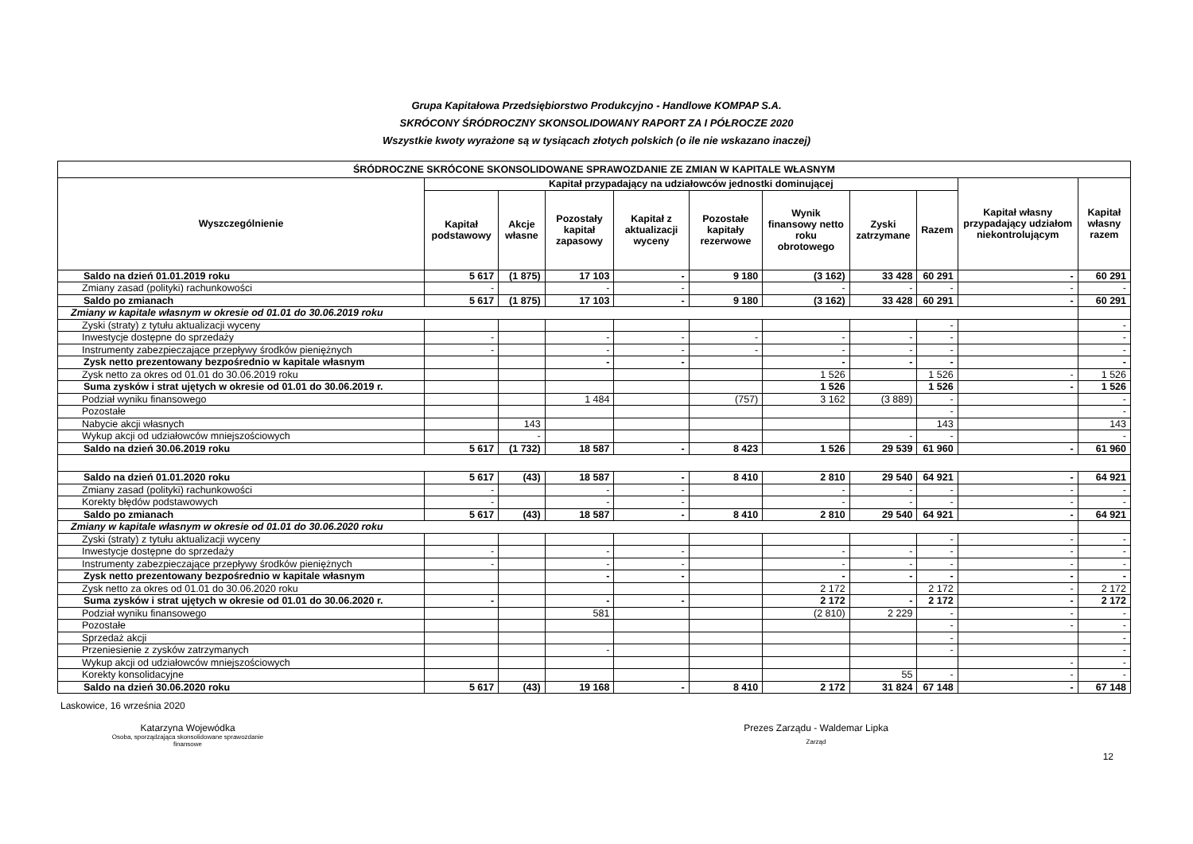Grupa Kapitałowa Przedsiębiorstwo Produkcyjno - Handlowe KOMPAP S.A.
SKRÓCONY ŚRÓDROCZNY SKONSOLIDOWANY RAPORT ZA I PÓŁROCZE 2020
Wszystkie kwoty wyrażone są w tysiącach złotych polskich (o ile nie wskazano inaczej)
| ŚRÓDROCZNE SKRÓCONE SKONSOLIDOWANE SPRAWOZDANIE ZE ZMIAN W KAPITALE WŁASNYM | | | | | | | | | | |
| --- | --- | --- | --- | --- | --- | --- | --- | --- | --- | --- |
| Wyszczególnienie | Kapitał przypadający na udziałowców jednostki dominującej | | | | | | | | Kapitał własny przypadający udziałom niekontrolującym | Kapitał własny razem |
| | Kapitał podstawowy | Akcje własne | Pozostały kapitał zapasowy | Kapitał z aktualizacji wyceny | Pozostałe kapitały rezerwowe | Wynik finansowy netto roku obrotowego | Zyski zatrzymane | Razem | | |
| Saldo na dzień 01.01.2019 roku | 5 617 | (1 875) | 17 103 | - | 9 180 | (3 162) | 33 428 | 60 291 | - | 60 291 |
| Zmiany zasad (polityki) rachunkowości | - | | - | - | | - | - | - | - | - |
| Saldo po zmianach | 5 617 | (1 875) | 17 103 | - | 9 180 | (3 162) | 33 428 | 60 291 | - | 60 291 |
| Zmiany w kapitale własnym w okresie od 01.01 do 30.06.2019 roku | | | | | | | | | | |
| Zyski (straty) z tytułu aktualizacji wyceny | | | | | | | | - | | - |
| Inwestycje dostępne do sprzedaży | - | | - | - | - | - | - | - | | - |
| Instrumenty zabezpieczające przepływy środków pieniężnych | - | | - | - | - | - | - | - | | - |
| Zysk netto prezentowany bezpośrednio w kapitale własnym | | | - | - | | - | - | - | | - |
| Zysk netto za okres od 01.01 do 30.06.2019 roku | | | | | | 1 526 | | 1 526 | - | 1 526 |
| Suma zysków i strat ujętych w okresie od 01.01 do 30.06.2019 r. | | | | | | 1 526 | | 1 526 | - | 1 526 |
| Podział wyniku finansowego | | | 1 484 | | (757) | 3 162 | (3 889) | - | | - |
| Pozostałe | | | | | | | | - | | - |
| Nabycie akcji własnych | | 143 | | | | | | 143 | | 143 |
| Wykup akcji od udziałowców mniejszościowych | | - | | | | | - | - | | - |
| Saldo na dzień 30.06.2019 roku | 5 617 | (1 732) | 18 587 | - | 8 423 | 1 526 | 29 539 | 61 960 | - | 61 960 |
| Saldo na dzień 01.01.2020 roku | 5 617 | (43) | 18 587 | - | 8 410 | 2 810 | 29 540 | 64 921 | - | 64 921 |
| Zmiany zasad (polityki) rachunkowości | - | | - | - | | - | - | - | - | - |
| Korekty błędów podstawowych | - | | - | - | | - | - | - | - | - |
| Saldo po zmianach | 5 617 | (43) | 18 587 | - | 8 410 | 2 810 | 29 540 | 64 921 | - | 64 921 |
| Zmiany w kapitale własnym w okresie od 01.01 do 30.06.2020 roku | | | | | | | | | | |
| Zyski (straty) z tytułu aktualizacji wyceny | | | | | | | | - | - | - |
| Inwestycje dostępne do sprzedaży | - | | - | - | | - | - | - | - | - |
| Instrumenty zabezpieczające przepływy środków pieniężnych | - | | - | - | | - | - | - | - | - |
| Zysk netto prezentowany bezpośrednio w kapitale własnym | | | - | - | | - | - | - | - | - |
| Zysk netto za okres od 01.01 do 30.06.2020 roku | | | | | | 2 172 | | 2 172 | - | 2 172 |
| Suma zysków i strat ujętych w okresie od 01.01 do 30.06.2020 r. | - | | - | - | | 2 172 | - | 2 172 | - | 2 172 |
| Podział wyniku finansowego | | | 581 | | | (2 810) | 2 229 | - | - | - |
| Pozostałe | | | | | | | | - | - | - |
| Sprzedaż akcji | | | | | | | | - | | - |
| Przeniesienie z zysków zatrzymanych | | | - | | | | | - | | - |
| Wykup akcji od udziałowców mniejszościowych | | | | | | | | | - | - |
| Korekty konsolidacyjne | | | | | | | 55 | - | - | - |
| Saldo na dzień 30.06.2020 roku | 5 617 | (43) | 19 168 | - | 8 410 | 2 172 | 31 824 | 67 148 | - | 67 148 |
Laskowice, 16 września 2020
Katarzyna Wojewódka
Osoba, sporządzająca skonsolidowane sprawozdanie
finansowe
Prezes Zarządu - Waldemar Lipka
Zarząd
12